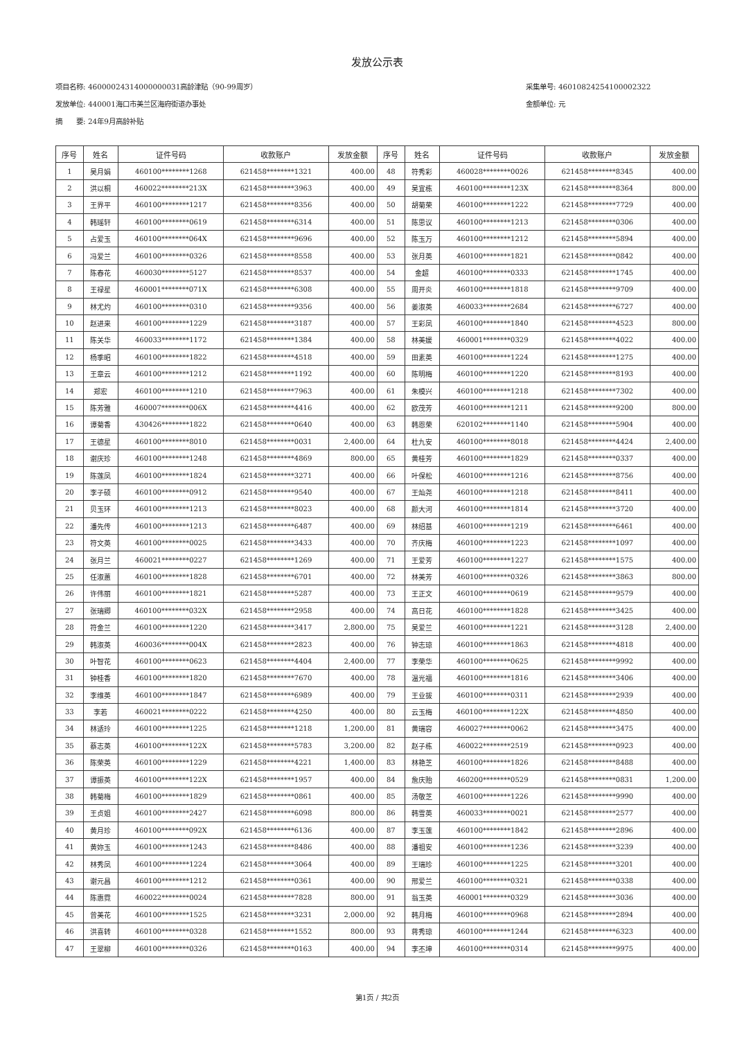发放公示表
项目名称: 46000024314000000031高龄津贴（90-99周岁）
发放单位: 440001海口市美兰区海府街道办事处
摘　　要: 24年9月高龄补贴
采集单号: 46010824254100002322
金额单位: 元
| 序号 | 姓名 | 证件号码 | 收款账户 | 发放金额 | 序号 | 姓名 | 证件号码 | 收款账户 | 发放金额 |
| --- | --- | --- | --- | --- | --- | --- | --- | --- | --- |
| 1 | 吴月娟 | 460100********1268 | 621458********1321 | 400.00 | 48 | 符秀彩 | 460028********0026 | 621458********8345 | 400.00 |
| 2 | 洪以桐 | 460022********213X | 621458********3963 | 400.00 | 49 | 吴宜栋 | 460100********123X | 621458********8364 | 800.00 |
| 3 | 王界平 | 460100********1217 | 621458********8356 | 400.00 | 50 | 胡菊荣 | 460100********1222 | 621458********7729 | 400.00 |
| 4 | 韩瑶轩 | 460100********0619 | 621458********6314 | 400.00 | 51 | 陈思议 | 460100********1213 | 621458********0306 | 400.00 |
| 5 | 占爱玉 | 460100********064X | 621458********9696 | 400.00 | 52 | 陈玉万 | 460100********1212 | 621458********5894 | 400.00 |
| 6 | 冯爱兰 | 460100********0326 | 621458********8558 | 400.00 | 53 | 张月英 | 460100********1821 | 621458********0842 | 400.00 |
| 7 | 陈春花 | 460030********5127 | 621458********8537 | 400.00 | 54 | 金超 | 460100********0333 | 621458********1745 | 400.00 |
| 8 | 王禄星 | 460001********071X | 621458********6308 | 400.00 | 55 | 周开炎 | 460100********1818 | 621458********9709 | 400.00 |
| 9 | 林尤灼 | 460100********0310 | 621458********9356 | 400.00 | 56 | 姜淑英 | 460033********2684 | 621458********6727 | 400.00 |
| 10 | 赵进来 | 460100********1229 | 621458********3187 | 400.00 | 57 | 王彩凤 | 460100********1840 | 621458********4523 | 800.00 |
| 11 | 陈关华 | 460033********1172 | 621458********1384 | 400.00 | 58 | 林美媛 | 460001********0329 | 621458********4022 | 400.00 |
| 12 | 杨季昭 | 460100********1822 | 621458********4518 | 400.00 | 59 | 田素英 | 460100********1224 | 621458********1275 | 400.00 |
| 13 | 王章云 | 460100********1212 | 621458********1192 | 400.00 | 60 | 陈明梅 | 460100********1220 | 621458********8193 | 400.00 |
| 14 | 郑宏 | 460100********1210 | 621458********7963 | 400.00 | 61 | 朱模兴 | 460100********1218 | 621458********7302 | 400.00 |
| 15 | 陈芳雅 | 460007********006X | 621458********4416 | 400.00 | 62 | 欧茂芳 | 460100********1211 | 621458********9200 | 800.00 |
| 16 | 谭菊香 | 430426********1822 | 621458********0640 | 400.00 | 63 | 韩恩荣 | 620102********1140 | 621458********5904 | 400.00 |
| 17 | 王德星 | 460100********8010 | 621458********0031 | 2,400.00 | 64 | 杜九安 | 460100********8018 | 621458********4424 | 2,400.00 |
| 18 | 谢庆珍 | 460100********1248 | 621458********4869 | 800.00 | 65 | 黄桂芳 | 460100********1829 | 621458********0337 | 400.00 |
| 19 | 陈莲凤 | 460100********1824 | 621458********3271 | 400.00 | 66 | 叶保松 | 460100********1216 | 621458********8756 | 400.00 |
| 20 | 李子硕 | 460100********0912 | 621458********9540 | 400.00 | 67 | 王灿尧 | 460100********1218 | 621458********8411 | 400.00 |
| 21 | 贝玉环 | 460100********1213 | 621458********8023 | 400.00 | 68 | 颜大河 | 460100********1814 | 621458********3720 | 400.00 |
| 22 | 潘先传 | 460100********1213 | 621458********6487 | 400.00 | 69 | 林绍基 | 460100********1219 | 621458********6461 | 400.00 |
| 23 | 符文英 | 460100********0025 | 621458********3433 | 400.00 | 70 | 齐庆梅 | 460100********1223 | 621458********1097 | 400.00 |
| 24 | 张月兰 | 460021********0227 | 621458********1269 | 400.00 | 71 | 王爱芳 | 460100********1227 | 621458********1575 | 400.00 |
| 25 | 任淑蕙 | 460100********1828 | 621458********6701 | 400.00 | 72 | 林美芳 | 460100********0326 | 621458********3863 | 800.00 |
| 26 | 许伟丽 | 460100********1821 | 621458********5287 | 400.00 | 73 | 王正文 | 460100********0619 | 621458********9579 | 400.00 |
| 27 | 张瑞卿 | 460100********032X | 621458********2958 | 400.00 | 74 | 高日花 | 460100********1828 | 621458********3425 | 400.00 |
| 28 | 符金兰 | 460100********1220 | 621458********3417 | 2,800.00 | 75 | 吴爱兰 | 460100********1221 | 621458********3128 | 2,400.00 |
| 29 | 韩淑英 | 460036********004X | 621458********2823 | 400.00 | 76 | 钟志琼 | 460100********1863 | 621458********4818 | 400.00 |
| 30 | 叶智花 | 460100********0623 | 621458********4404 | 2,400.00 | 77 | 李荣华 | 460100********0625 | 621458********9992 | 400.00 |
| 31 | 钟桂香 | 460100********1820 | 621458********7670 | 400.00 | 78 | 温光福 | 460100********1816 | 621458********3406 | 400.00 |
| 32 | 李维英 | 460100********1847 | 621458********6989 | 400.00 | 79 | 王业拔 | 460100********0311 | 621458********2939 | 400.00 |
| 33 | 李若 | 460021********0222 | 621458********4250 | 400.00 | 80 | 云玉梅 | 460100********122X | 621458********4850 | 400.00 |
| 34 | 林适玲 | 460100********1225 | 621458********1218 | 1,200.00 | 81 | 黄瑞容 | 460027********0062 | 621458********3475 | 400.00 |
| 35 | 蔡志英 | 460100********122X | 621458********5783 | 3,200.00 | 82 | 赵子栋 | 460022********2519 | 621458********0923 | 400.00 |
| 36 | 陈荣英 | 460100********1229 | 621458********4221 | 1,400.00 | 83 | 林艳芝 | 460100********1826 | 621458********8488 | 400.00 |
| 37 | 谭振英 | 460100********122X | 621458********1957 | 400.00 | 84 | 詹庆贻 | 460200********0529 | 621458********0831 | 1,200.00 |
| 38 | 韩菊梅 | 460100********1829 | 621458********0861 | 400.00 | 85 | 汤敬芝 | 460100********1226 | 621458********9990 | 400.00 |
| 39 | 王贞姐 | 460100********2427 | 621458********6098 | 800.00 | 86 | 韩雪英 | 460033********0021 | 621458********2577 | 400.00 |
| 40 | 黄月珍 | 460100********092X | 621458********6136 | 400.00 | 87 | 李玉莲 | 460100********1842 | 621458********2896 | 400.00 |
| 41 | 黄妳玉 | 460100********1243 | 621458********8486 | 400.00 | 88 | 潘祖安 | 460100********1236 | 621458********3239 | 400.00 |
| 42 | 林秀凤 | 460100********1224 | 621458********3064 | 400.00 | 89 | 王瑞珍 | 460100********1225 | 621458********3201 | 400.00 |
| 43 | 谢元昌 | 460100********1212 | 621458********0361 | 400.00 | 90 | 邢爱兰 | 460100********0321 | 621458********0338 | 400.00 |
| 44 | 陈惠霓 | 460022********0024 | 621458********7828 | 800.00 | 91 | 翁玉英 | 460001********0329 | 621458********3036 | 400.00 |
| 45 | 曾美花 | 460100********1525 | 621458********3231 | 2,000.00 | 92 | 韩月梅 | 460100********0968 | 621458********2894 | 400.00 |
| 46 | 洪喜转 | 460100********0328 | 621458********1552 | 800.00 | 93 | 蒋秀琼 | 460100********1244 | 621458********6323 | 400.00 |
| 47 | 王翠柳 | 460100********0326 | 621458********0163 | 400.00 | 94 | 李丕坤 | 460100********0314 | 621458********9975 | 400.00 |
第1页 / 共2页